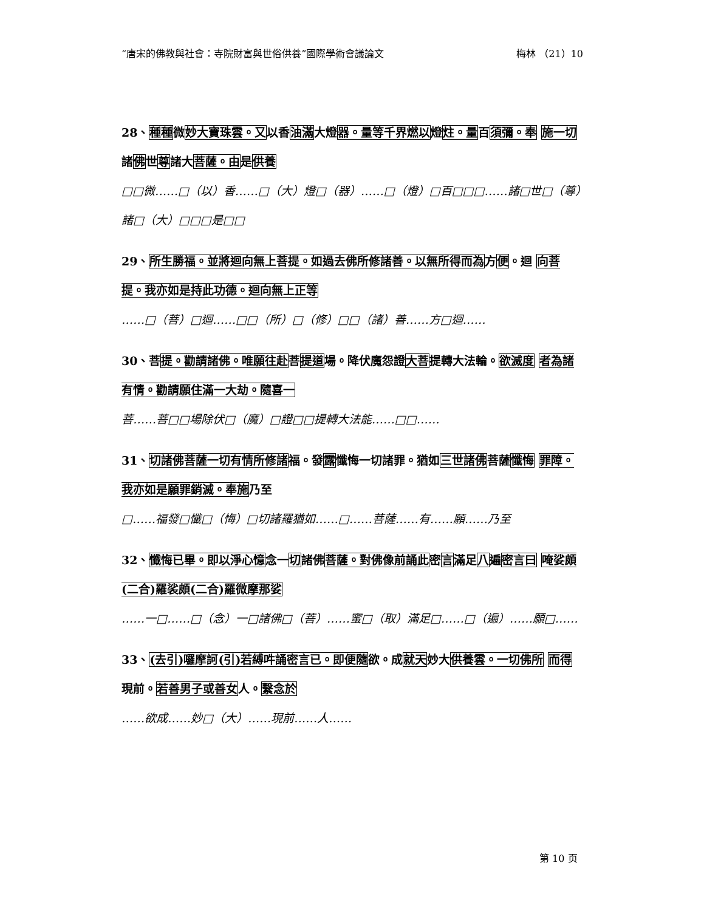“唐宋的佛教與社會：寺院財富與世俗供養”國際學術會議論文 梅林 （21）10
28、種種微妙大寶珠雲。又以香油滿大燈器。量等千界燃以燈炷。量百須彌。奉 施一切諸佛世尊諸大菩薩。由是供養
□□微……□（以）香……□（大）燈□（器）……□（燈）□百□□□……諸□世□（尊）諸□（大）□□□是□□
29、所生勝福。並將迴向無上菩提。如過去佛所修諸善。以無所得而為方便。迴 向菩提。我亦如是持此功德。迴向無上正等
……□（菩）□迴……□□（所）□（修）□□（諸）善……方□迴……
30、菩提。勸請諸佛。唯願往赴菩提道場。降伏魔怨證大菩提轉大法輪。欲滅度 者為諸有情。勸請願住滿一大劫。隨喜一
菩……菩□□場除伏□（魔）□證□□提轉大法能……□□……
31、切諸佛菩薩一切有情所修諸福。發露懺悔一切諸罪。猶如三世諸佛菩薩懺悔 罪障。我亦如是願罪銷滅。奉施乃至
□……福發□懺□（悔）□切諸羅猶如……□……菩薩……有……願……乃至
32、懺悔已畢。即以淨心憶念一切諸佛菩薩。對佛像前誦此密言滿足八遍密言曰 唵娑頗(二合)羅裟頗(二合)羅微摩那娑
……一□……□（念）一□諸佛□（菩）……蜜□（取）滿足□……□（遍）……願□……
33、(去引)囉摩訶(引)若縛吽誦密言已。即便隨欲。成就天妙大供養雲。一切佛所 而得現前。若善男子或善女人。繫念於
……欲成……妙□（大）……現前……人……
第 10 页